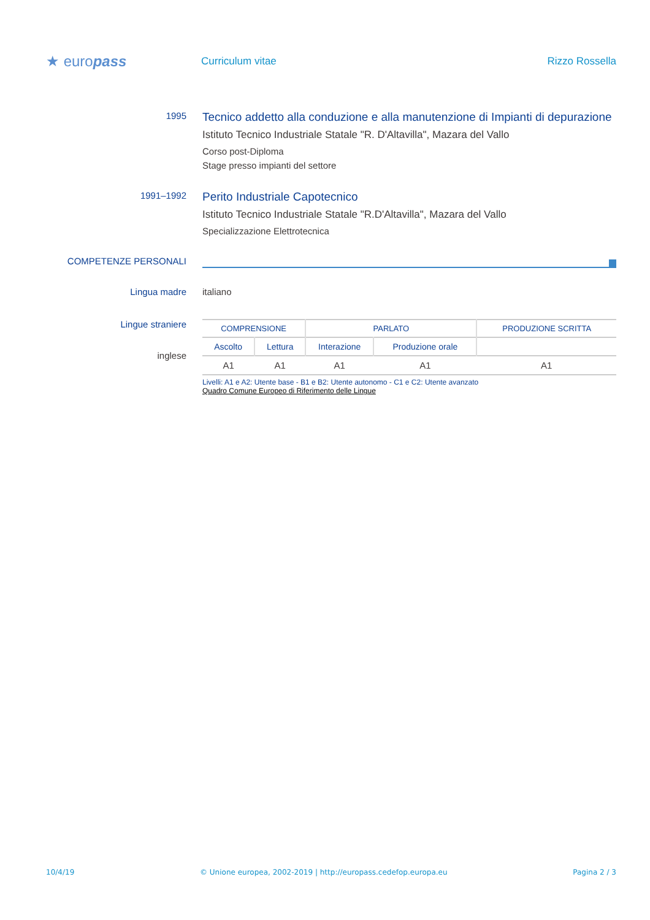★ europass
Curriculum vitae Rizzo Rossella
1995
Tecnico addetto alla conduzione e alla manutenzione di Impianti di depurazione
Istituto Tecnico Industriale Statale "R. D'Altavilla", Mazara del Vallo
Corso post-Diploma
Stage presso impianti del settore
1991–1992
Perito Industriale Capotecnico
Istituto Tecnico Industriale Statale "R.D'Altavilla", Mazara del Vallo
Specializzazione Elettrotecnica
COMPETENZE PERSONALI
Lingua madre italiano
Lingue straniere
inglese
| COMPRENSIONE | | PARLATO | | PRODUZIONE SCRITTA |
| --- | --- | --- | --- | --- |
| Ascolto | Lettura | Interazione | Produzione orale | |
| A1 | A1 | A1 | A1 | A1 |
Livelli: A1 e A2: Utente base - B1 e B2: Utente autonomo - C1 e C2: Utente avanzato
Quadro Comune Europeo di Riferimento delle Lingue
10/4/19 © Unione europea, 2002-2019 | http://europass.cedefop.europa.eu Pagina 2 / 3